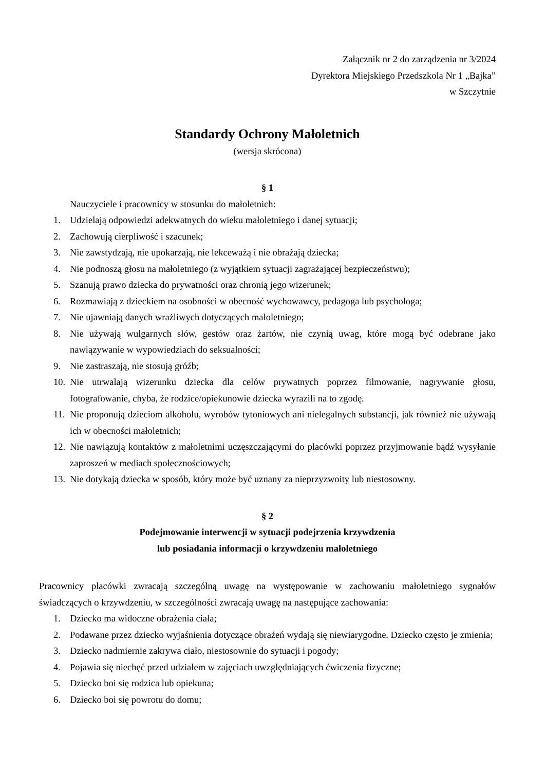Załącznik nr 2 do zarządzenia nr 3/2024
Dyrektora Miejskiego Przedszkola Nr 1 „Bajka”
w Szczytnie
Standardy Ochrony Małoletnich
(wersja skrócona)
§ 1
Nauczyciele i pracownicy w stosunku do małoletnich:
1. Udzielają odpowiedzi adekwatnych do wieku małoletniego i danej sytuacji;
2. Zachowują cierpliwość i szacunek;
3. Nie zawstydzają, nie upokarzają, nie lekceważą i nie obrażają dziecka;
4. Nie podnoszą głosu na małoletniego (z wyjątkiem sytuacji zagrażającej bezpieczeństwu);
5. Szanują prawo dziecka do prywatności oraz chronią jego wizerunek;
6. Rozmawiają z dzieckiem na osobności w obecność wychowawcy, pedagoga lub psychologa;
7. Nie ujawniają danych wrażliwych dotyczących małoletniego;
8. Nie używają wulgarnych słów, gestów oraz żartów, nie czynią uwag, które mogą być odebrane jako nawiązywanie w wypowiedziach do seksualności;
9. Nie zastraszają, nie stosują gróźb;
10. Nie utrwalają wizerunku dziecka dla celów prywatnych poprzez filmowanie, nagrywanie głosu, fotografowanie, chyba, że rodzice/opiekunowie dziecka wyrazili na to zgodę.
11. Nie proponują dzieciom alkoholu, wyrobów tytoniowych ani nielegalnych substancji, jak również nie używają ich w obecności małoletnich;
12. Nie nawiązują kontaktów z małoletnimi uczęszczającymi do placówki poprzez przyjmowanie bądź wysyłanie zaproszeń w mediach społecznościowych;
13. Nie dotykają dziecka w sposób, który może być uznany za nieprzyzwoity lub niestosowny.
§ 2
Podejmowanie interwencji w sytuacji podejrzenia krzywdzenia
lub posiadania informacji o krzywdzeniu małoletniego
Pracownicy placówki zwracają szczególną uwagę na występowanie w zachowaniu małoletniego sygnałów świadczących o krzywdzeniu, w szczególności zwracają uwagę na następujące zachowania:
1. Dziecko ma widoczne obrażenia ciała;
2. Podawane przez dziecko wyjaśnienia dotyczące obrażeń wydają się niewiarygodne. Dziecko często je zmienia;
3. Dziecko nadmiernie zakrywa ciało, niestosownie do sytuacji i pogody;
4. Pojawia się niechęć przed udziałem w zajęciach uwzględniających ćwiczenia fizyczne;
5. Dziecko boi się rodzica lub opiekuna;
6. Dziecko boi się powrotu do domu;